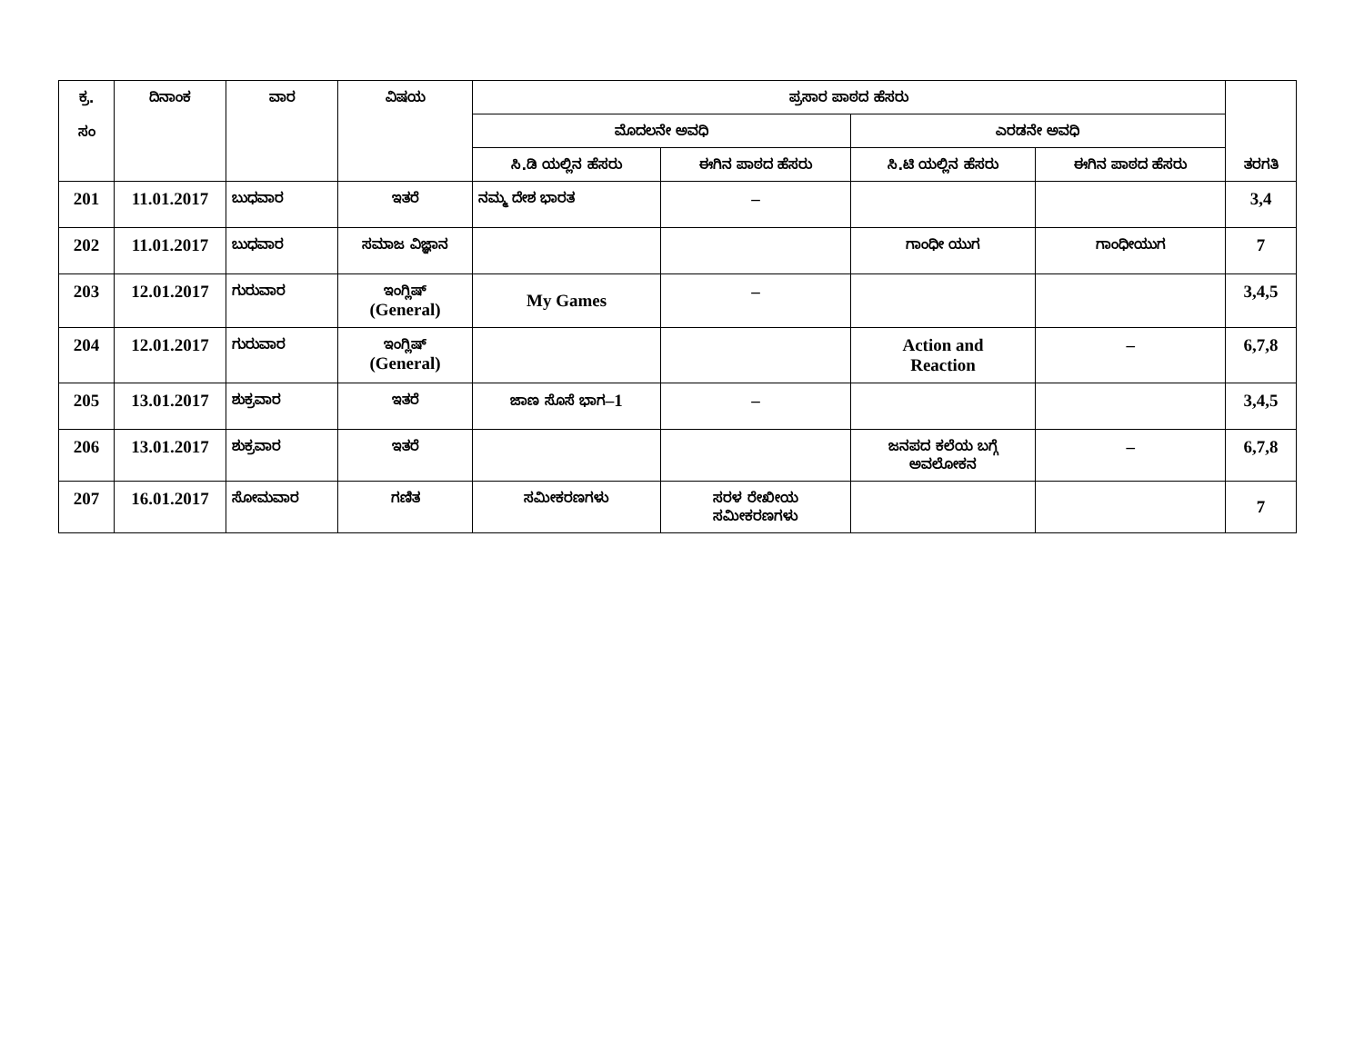| ಕ್ರ. ಸಂ | ದಿನಾಂಕ | ವಾರ | ವಿಷಯ | ಪ್ರಸಾರ ಪಾಠದ ಹೆಸರು | | | | ತರಗತಿ |
| --- | --- | --- | --- | --- | --- | --- | --- | --- |
| | | | | ಮೊದಲನೇ ಅವಧಿ | | ಎರಡನೇ ಅವಧಿ | | |
| | | | | ಸಿ.ಡಿ ಯಲ್ಲಿನ ಹೆಸರು | ಈಗಿನ ಪಾಠದ ಹೆಸರು | ಸಿ.ಟಿ ಯಲ್ಲಿನ ಹೆಸರು | ಈಗಿನ ಪಾಠದ ಹೆಸರು | |
| 201 | 11.01.2017 | ಬುಧವಾರ | ಇತರೆ | ನಮ್ಮ ದೇಶ ಭಾರತ | – | | | 3,4 |
| 202 | 11.01.2017 | ಬುಧವಾರ | ಸಮಾಜ ವಿಜ್ಞಾನ | | | ಗಾಂಧೀ ಯುಗ | ಗಾಂಧೀಯುಗ | 7 |
| 203 | 12.01.2017 | ಗುರುವಾರ | ಇಂಗ್ಲಿಷ್ (General) | My Games | – | | | 3,4,5 |
| 204 | 12.01.2017 | ಗುರುವಾರ | ಇಂಗ್ಲಿಷ್ (General) | | | Action and Reaction | – | 6,7,8 |
| 205 | 13.01.2017 | ಶುಕ್ರವಾರ | ಇತರೆ | ಜಾಣ ಸೊಸೆ ಭಾಗ –1 | – | | | 3,4,5 |
| 206 | 13.01.2017 | ಶುಕ್ರವಾರ | ಇತರೆ | | | ಜನಪದ ಕಲೆಯ ಬಗ್ಗೆ ಅವಲೋಕನ | – | 6,7,8 |
| 207 | 16.01.2017 | ಸೋಮವಾರ | ಗಣಿತ | ಸಮೀಕರಣಗಳು | ಸರಳ ರೇಖೀಯ ಸಮೀಕರಣಗಳು | | | 7 |